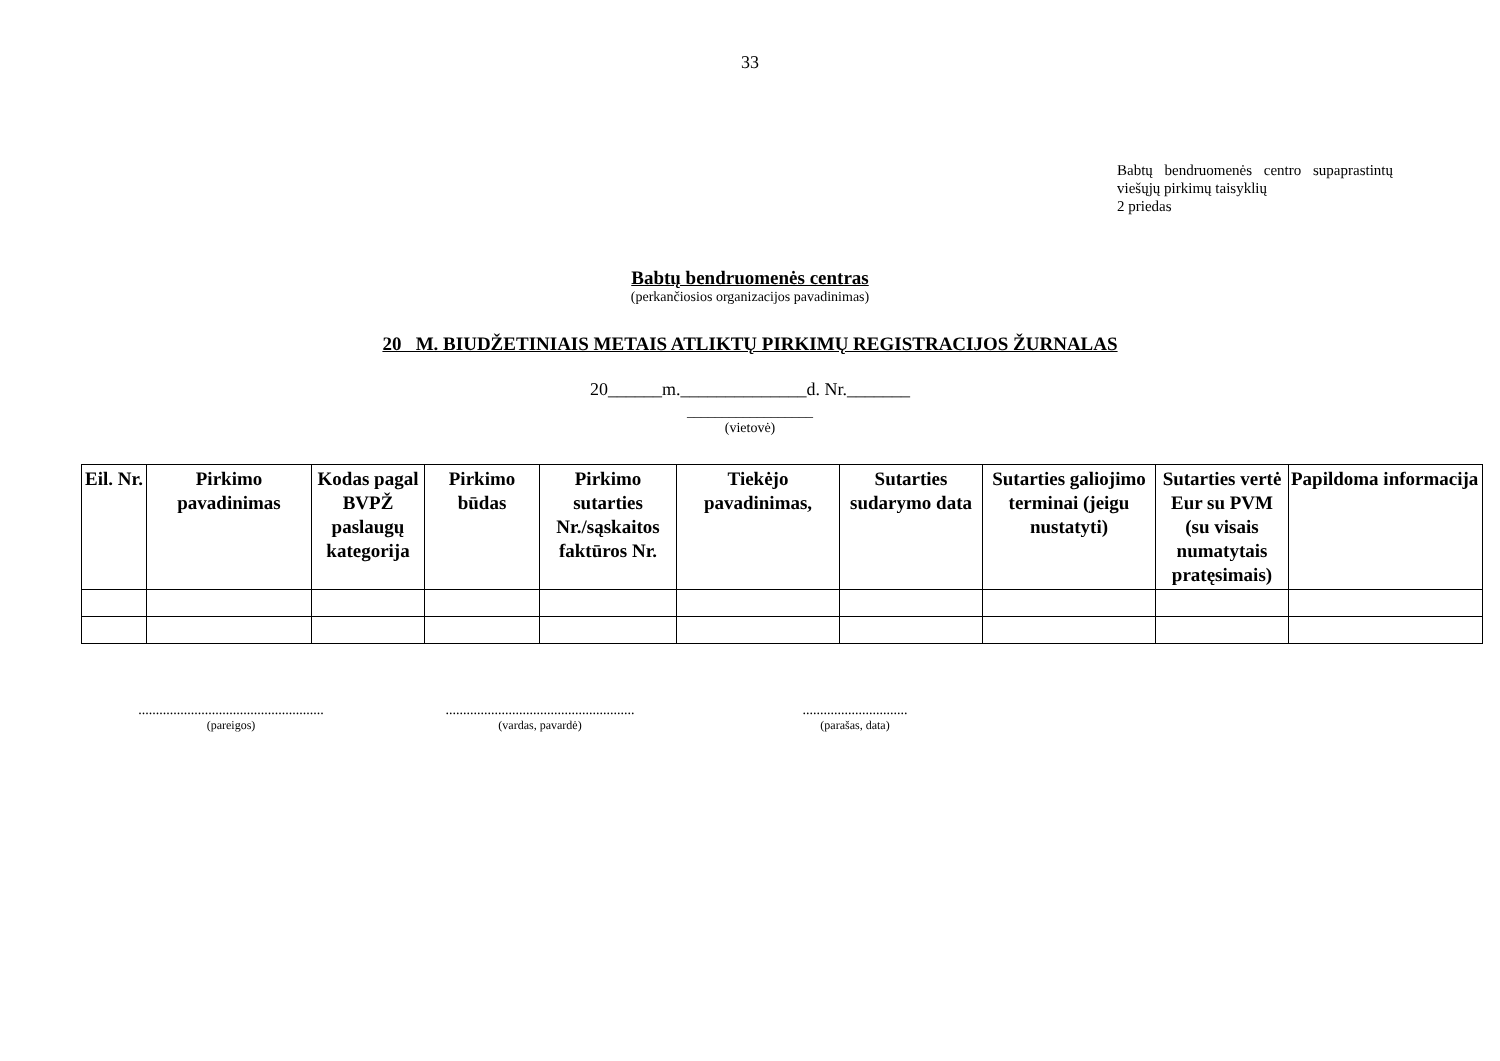33
Babtų bendruomenės centro supaprastintų viešųjų pirkimų taisyklių
2 priedas
Babtų bendruomenės centras
(perkančiosios organizacijos pavadinimas)
20 M. BIUDŽETINIAIS METAIS ATLIKTŲ PIRKIMŲ REGISTRACIJOS ŽURNALAS
20______m.______________d. Nr._______
__________________
(vietovė)
| Eil. Nr. | Pirkimo pavadinimas | Kodas pagal BVPŽ paslaugų kategorija | Pirkimo būdas | Pirkimo sutarties Nr./sąskaitos faktūros Nr. | Tiekėjo pavadinimas, | Sutarties sudarymo data | Sutarties galiojimo terminai (jeigu nustatyti) | Sutarties vertė Eur su PVM (su visais numatytais pratęsimais) | Papildoma informacija |
| --- | --- | --- | --- | --- | --- | --- | --- | --- | --- |
.....................................................
(pareigos)
......................................................
(vardas, pavardė)
..............................
(parašas, data)